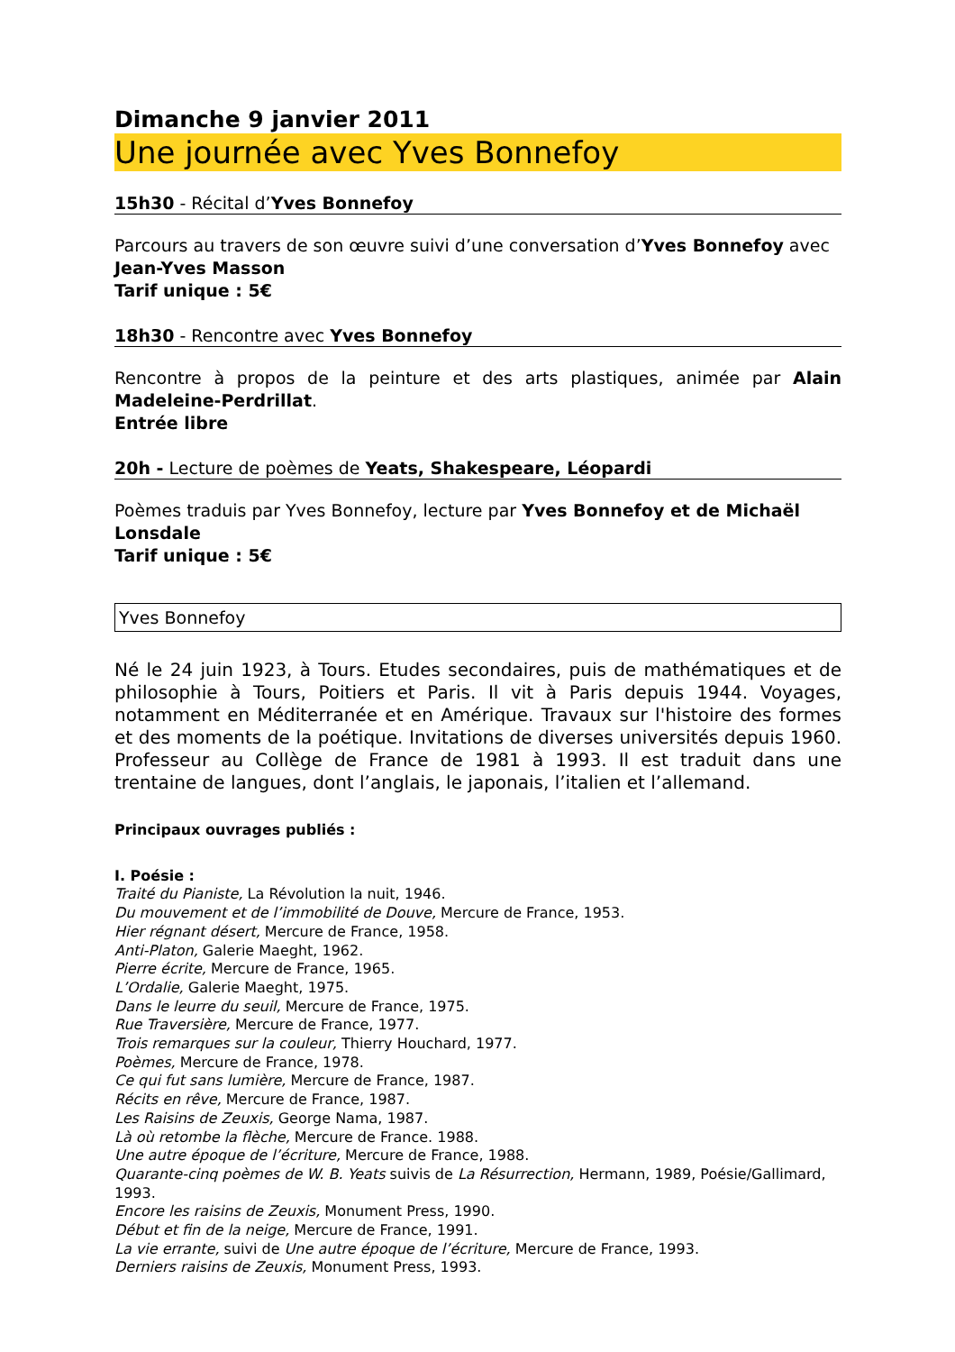Dimanche 9 janvier 2011
Une journée avec Yves Bonnefoy
15h30 - Récital d’Yves Bonnefoy
Parcours au travers de son œuvre suivi d’une conversation d’Yves Bonnefoy avec Jean-Yves Masson
Tarif unique : 5€
18h30 - Rencontre avec Yves Bonnefoy
Rencontre à propos de la peinture et des arts plastiques, animée par Alain Madeleine-Perdrillat.
Entrée libre
20h - Lecture de poèmes de Yeats, Shakespeare, Léopardi
Poèmes traduis par Yves Bonnefoy, lecture par Yves Bonnefoy et de Michaël Lonsdale
Tarif unique : 5€
Yves Bonnefoy
Né le 24 juin 1923, à Tours. Etudes secondaires, puis de mathématiques et de philosophie à Tours, Poitiers et Paris. Il vit à Paris depuis 1944. Voyages, notamment en Méditerranée et en Amérique. Travaux sur l'histoire des formes et des moments de la poétique. Invitations de diverses universités depuis 1960. Professeur au Collège de France de 1981 à 1993. Il est traduit dans une trentaine de langues, dont l’anglais, le japonais, l’italien et l’allemand.
Principaux ouvrages publiés :
I. Poésie :
Traité du Pianiste, La Révolution la nuit, 1946.
Du mouvement et de l’immobilité de Douve, Mercure de France, 1953.
Hier régnant désert, Mercure de France, 1958.
Anti-Platon, Galerie Maeght, 1962.
Pierre écrite, Mercure de France, 1965.
L’Ordalie, Galerie Maeght, 1975.
Dans le leurre du seuil, Mercure de France, 1975.
Rue Traversière, Mercure de France, 1977.
Trois remarques sur la couleur, Thierry Houchard, 1977.
Poèmes, Mercure de France, 1978.
Ce qui fut sans lumière, Mercure de France, 1987.
Récits en rêve, Mercure de France, 1987.
Les Raisins de Zeuxis, George Nama, 1987.
Là où retombe la flèche, Mercure de France. 1988.
Une autre époque de l’écriture, Mercure de France, 1988.
Quarante-cinq poèmes de W. B. Yeats suivis de La Résurrection, Hermann, 1989, Poésie/Gallimard, 1993.
Encore les raisins de Zeuxis, Monument Press, 1990.
Début et fin de la neige, Mercure de France, 1991.
La vie errante, suivi de Une autre époque de l’écriture, Mercure de France, 1993.
Derniers raisins de Zeuxis, Monument Press, 1993.